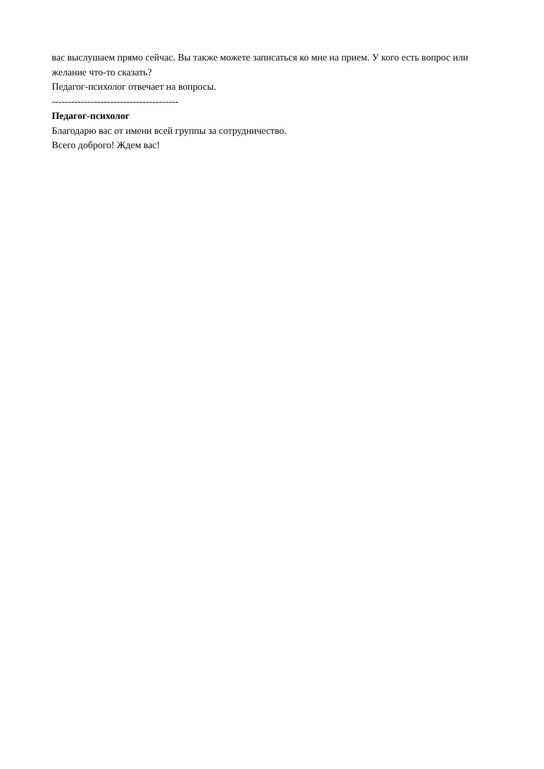вас выслушаем прямо сейчас. Вы также можете записаться ко мне на прием. У кого есть вопрос или желание что-то сказать?
Педагог-психолог отвечает на вопросы.
---------------------------------------
Педагог-психолог
Благодарю вас от имени всей группы за сотрудничество.
Всего доброго! Ждем вас!